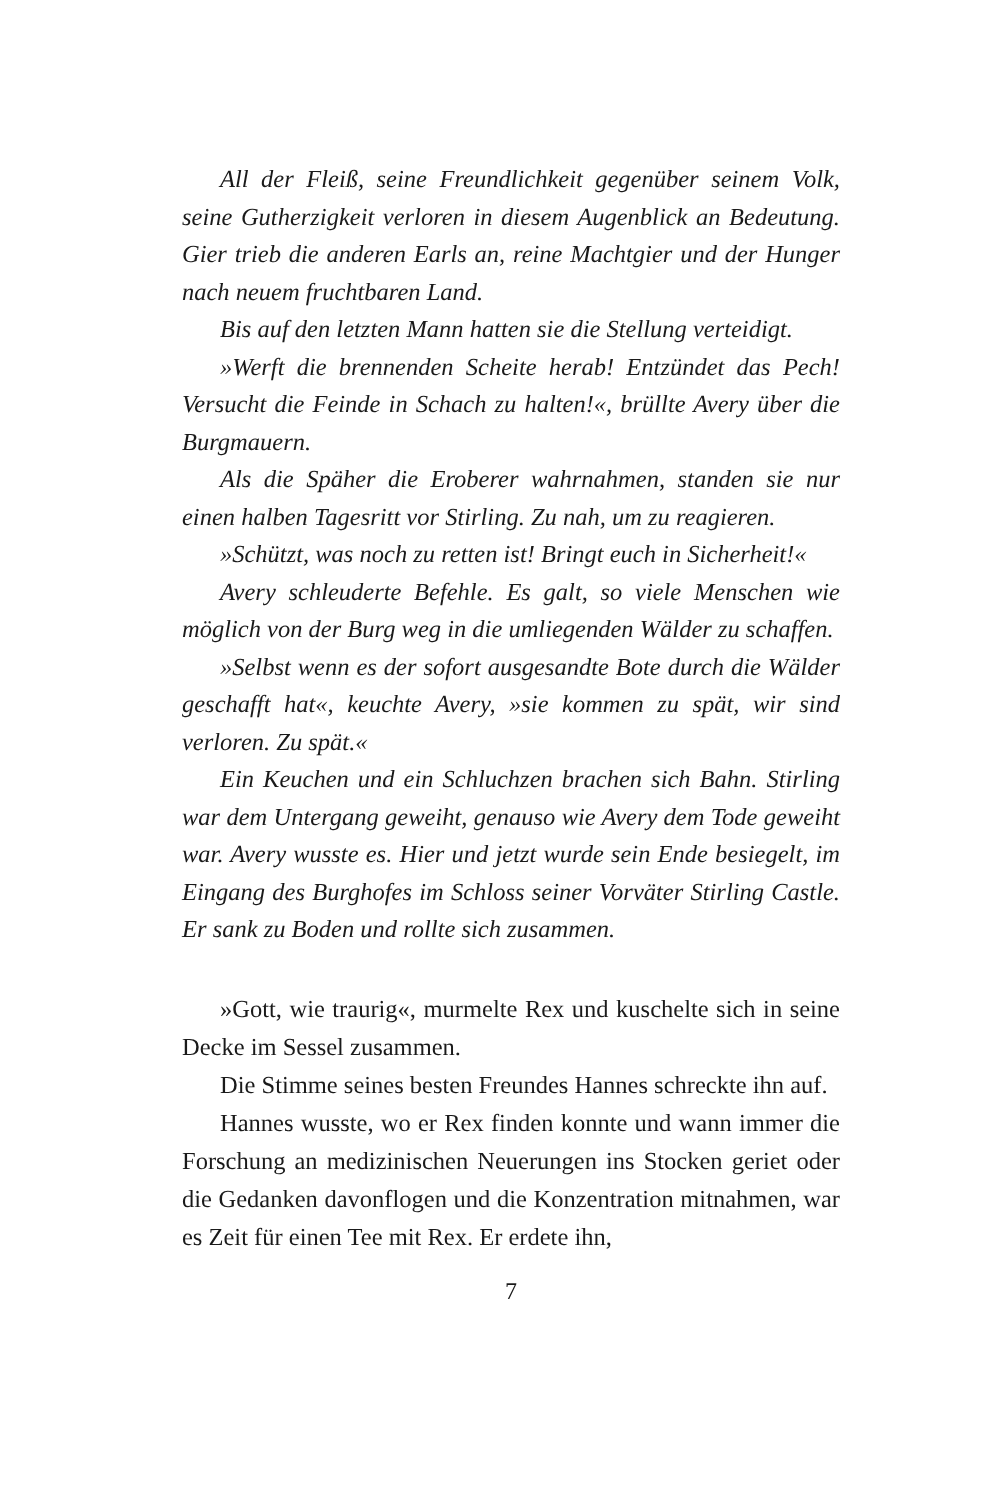All der Fleiß, seine Freundlichkeit gegenüber seinem Volk, seine Gutherzigkeit verloren in diesem Augenblick an Bedeutung. Gier trieb die anderen Earls an, reine Machtgier und der Hunger nach neuem fruchtbaren Land.
Bis auf den letzten Mann hatten sie die Stellung verteidigt.
»Werft die brennenden Scheite herab! Entzündet das Pech! Versucht die Feinde in Schach zu halten!«, brüllte Avery über die Burgmauern.
Als die Späher die Eroberer wahrnahmen, standen sie nur einen halben Tagesritt vor Stirling. Zu nah, um zu reagieren.
»Schützt, was noch zu retten ist! Bringt euch in Sicherheit!«
Avery schleuderte Befehle. Es galt, so viele Menschen wie möglich von der Burg weg in die umliegenden Wälder zu schaffen.
»Selbst wenn es der sofort ausgesandte Bote durch die Wälder geschafft hat«, keuchte Avery, »sie kommen zu spät, wir sind verloren. Zu spät.«
Ein Keuchen und ein Schluchzen brachen sich Bahn. Stirling war dem Untergang geweiht, genauso wie Avery dem Tode geweiht war. Avery wusste es. Hier und jetzt wurde sein Ende besiegelt, im Eingang des Burghofes im Schloss seiner Vorväter Stirling Castle. Er sank zu Boden und rollte sich zusammen.
»Gott, wie traurig«, murmelte Rex und kuschelte sich in seine Decke im Sessel zusammen.
Die Stimme seines besten Freundes Hannes schreckte ihn auf.
Hannes wusste, wo er Rex finden konnte und wann immer die Forschung an medizinischen Neuerungen ins Stocken geriet oder die Gedanken davonflogen und die Konzentration mitnahmen, war es Zeit für einen Tee mit Rex. Er erdete ihn,
7